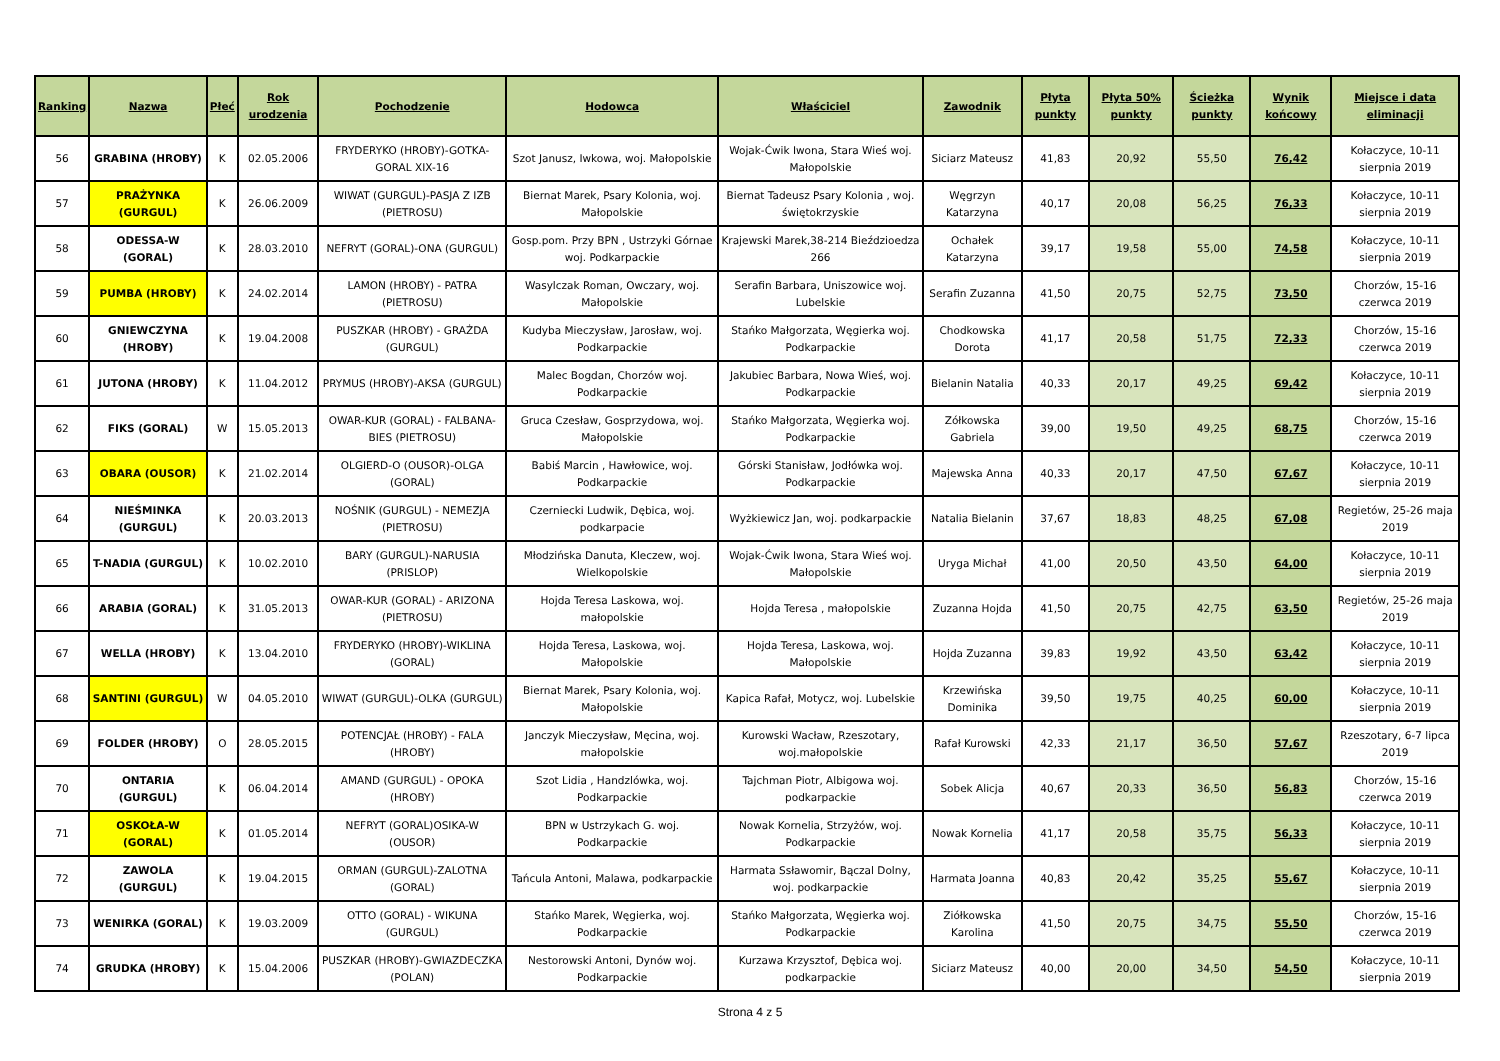| Ranking | Nazwa | Płeć | Rok urodzenia | Pochodzenie | Hodowca | Właściciel | Zawodnik | Płyta punkty | Płyta 50% punkty | Ścieżka punkty | Wynik końcowy | Miejsce i data eliminacji |
| --- | --- | --- | --- | --- | --- | --- | --- | --- | --- | --- | --- | --- |
| 56 | GRABINA (HROBY) | K | 02.05.2006 | FRYDERYKO (HROBY)-GOTKA-GORAL XIX-16 | Szot Janusz, Iwkowa, woj. Małopolskie | Wojak-Ćwik Iwona, Stara Wieś woj. Małopolskie | Siciarz Mateusz | 41,83 | 20,92 | 55,50 | 76,42 | Kołaczyce, 10-11 sierpnia 2019 |
| 57 | PRAŻYNKA (GURGUL) | K | 26.06.2009 | WIWAT (GURGUL)-PASJA Z IZB (PIETROSU) | Biernat Marek, Psary Kolonia, woj. Małopolskie | Biernat Tadeusz Psary Kolonia , woj. świętokrzyskie | Węgrzyn Katarzyna | 40,17 | 20,08 | 56,25 | 76,33 | Kołaczyce, 10-11 sierpnia 2019 |
| 58 | ODESSA-W (GORAL) | K | 28.03.2010 | NEFRYT (GORAL)-ONA (GURGUL) | Gosp.pom. Przy BPN , Ustrzyki Górnae woj. Podkarpackie | Krajewski Marek,38-214 Bieździoedza 266 | Ochałek Katarzyna | 39,17 | 19,58 | 55,00 | 74,58 | Kołaczyce, 10-11 sierpnia 2019 |
| 59 | PUMBA (HROBY) | K | 24.02.2014 | LAMON (HROBY) - PATRA (PIETROSU) | Wasylczak Roman, Owczary, woj. Małopolskie | Serafin Barbara, Uniszowice woj. Lubelskie | Serafin Zuzanna | 41,50 | 20,75 | 52,75 | 73,50 | Chorzów, 15-16 czerwca 2019 |
| 60 | GNIEWCZYNA (HROBY) | K | 19.04.2008 | PUSZKAR (HROBY) - GRAŻDA (GURGUL) | Kudyba Mieczysław, Jarosław, woj. Podkarpackie | Stańko Małgorzata, Węgierka woj. Podkarpackie | Chodkowska Dorota | 41,17 | 20,58 | 51,75 | 72,33 | Chorzów, 15-16 czerwca 2019 |
| 61 | JUTONA (HROBY) | K | 11.04.2012 | PRYMUS (HROBY)-AKSA (GURGUL) | Malec Bogdan, Chorzów woj. Podkarpackie | Jakubiec Barbara, Nowa Wieś, woj. Podkarpackie | Bielanin Natalia | 40,33 | 20,17 | 49,25 | 69,42 | Kołaczyce, 10-11 sierpnia 2019 |
| 62 | FIKS (GORAL) | W | 15.05.2013 | OWAR-KUR (GORAL) - FALBANA-BIES (PIETROSU) | Gruca Czesław, Gosprzydowa, woj. Małopolskie | Stańko Małgorzata, Węgierka woj. Podkarpackie | Zółkowska Gabriela | 39,00 | 19,50 | 49,25 | 68,75 | Chorzów, 15-16 czerwca 2019 |
| 63 | OBARA (OUSOR) | K | 21.02.2014 | OLGIERD-O (OUSOR)-OLGA (GORAL) | Babiś Marcin , Hawłowice, woj. Podkarpackie | Górski Stanisław, Jodłówka woj. Podkarpackie | Majewska Anna | 40,33 | 20,17 | 47,50 | 67,67 | Kołaczyce, 10-11 sierpnia 2019 |
| 64 | NIEŚMINKA (GURGUL) | K | 20.03.2013 | NOŚNIK (GURGUL) - NEMEZJA (PIETROSU) | Czerniecki Ludwik, Dębica, woj. podkarpacie | Wyżkiewicz Jan, woj. podkarpackie | Natalia Bielanin | 37,67 | 18,83 | 48,25 | 67,08 | Regietów, 25-26 maja 2019 |
| 65 | T-NADIA (GURGUL) | K | 10.02.2010 | BARY (GURGUL)-NARUSIA (PRISLOP) | Młodzińska Danuta, Kleczew, woj. Wielkopolskie | Wojak-Ćwik Iwona, Stara Wieś woj. Małopolskie | Uryga Michał | 41,00 | 20,50 | 43,50 | 64,00 | Kołaczyce, 10-11 sierpnia 2019 |
| 66 | ARABIA (GORAL) | K | 31.05.2013 | OWAR-KUR (GORAL) - ARIZONA (PIETROSU) | Hojda Teresa Laskowa, woj. małopolskie | Hojda Teresa , małopolskie | Zuzanna Hojda | 41,50 | 20,75 | 42,75 | 63,50 | Regietów, 25-26 maja 2019 |
| 67 | WELLA (HROBY) | K | 13.04.2010 | FRYDERYKO (HROBY)-WIKLINA (GORAL) | Hojda Teresa, Laskowa, woj. Małopolskie | Hojda Teresa, Laskowa, woj. Małopolskie | Hojda Zuzanna | 39,83 | 19,92 | 43,50 | 63,42 | Kołaczyce, 10-11 sierpnia 2019 |
| 68 | SANTINI (GURGUL) | W | 04.05.2010 | WIWAT (GURGUL)-OLKA (GURGUL) | Biernat Marek, Psary Kolonia, woj. Małopolskie | Kapica Rafał, Motycz, woj. Lubelskie | Krzewińska Dominika | 39,50 | 19,75 | 40,25 | 60,00 | Kołaczyce, 10-11 sierpnia 2019 |
| 69 | FOLDER (HROBY) | O | 28.05.2015 | POTENCJAŁ (HROBY) - FALA (HROBY) | Janczyk Mieczysław, Męcina, woj. małopolskie | Kurowski Wacław, Rzeszotary, woj.małopolskie | Rafał Kurowski | 42,33 | 21,17 | 36,50 | 57,67 | Rzeszotary, 6-7 lipca 2019 |
| 70 | ONTARIA (GURGUL) | K | 06.04.2014 | AMAND (GURGUL) - OPOKA (HROBY) | Szot Lidia , Handzlówka, woj. Podkarpackie | Tajchman Piotr, Albigowa woj. podkarpackie | Sobek Alicja | 40,67 | 20,33 | 36,50 | 56,83 | Chorzów, 15-16 czerwca 2019 |
| 71 | OSKOŁA-W (GORAL) | K | 01.05.2014 | NEFRYT (GORAL)OSIKA-W (OUSOR) | BPN w Ustrzykach G. woj. Podkarpackie | Nowak Kornelia, Strzyżów, woj. Podkarpackie | Nowak Kornelia | 41,17 | 20,58 | 35,75 | 56,33 | Kołaczyce, 10-11 sierpnia 2019 |
| 72 | ZAWOLA (GURGUL) | K | 19.04.2015 | ORMAN (GURGUL)-ZALOTNA (GORAL) | Tańcula Antoni, Malawa, podkarpackie | Harmata Ssławomir, Bączal Dolny, woj. podkarpackie | Harmata Joanna | 40,83 | 20,42 | 35,25 | 55,67 | Kołaczyce, 10-11 sierpnia 2019 |
| 73 | WENIRKA (GORAL) | K | 19.03.2009 | OTTO (GORAL) - WIKUNA (GURGUL) | Stańko Marek, Węgierka, woj. Podkarpackie | Stańko Małgorzata, Węgierka woj. Podkarpackie | Ziółkowska Karolina | 41,50 | 20,75 | 34,75 | 55,50 | Chorzów, 15-16 czerwca 2019 |
| 74 | GRUDKA (HROBY) | K | 15.04.2006 | PUSZKAR (HROBY)-GWIAZDECZKA (POLAN) | Nestorowski Antoni, Dynów woj. Podkarpackie | Kurzawa Krzysztof, Dębica woj. podkarpackie | Siciarz Mateusz | 40,00 | 20,00 | 34,50 | 54,50 | Kołaczyce, 10-11 sierpnia 2019 |
Strona 4 z 5